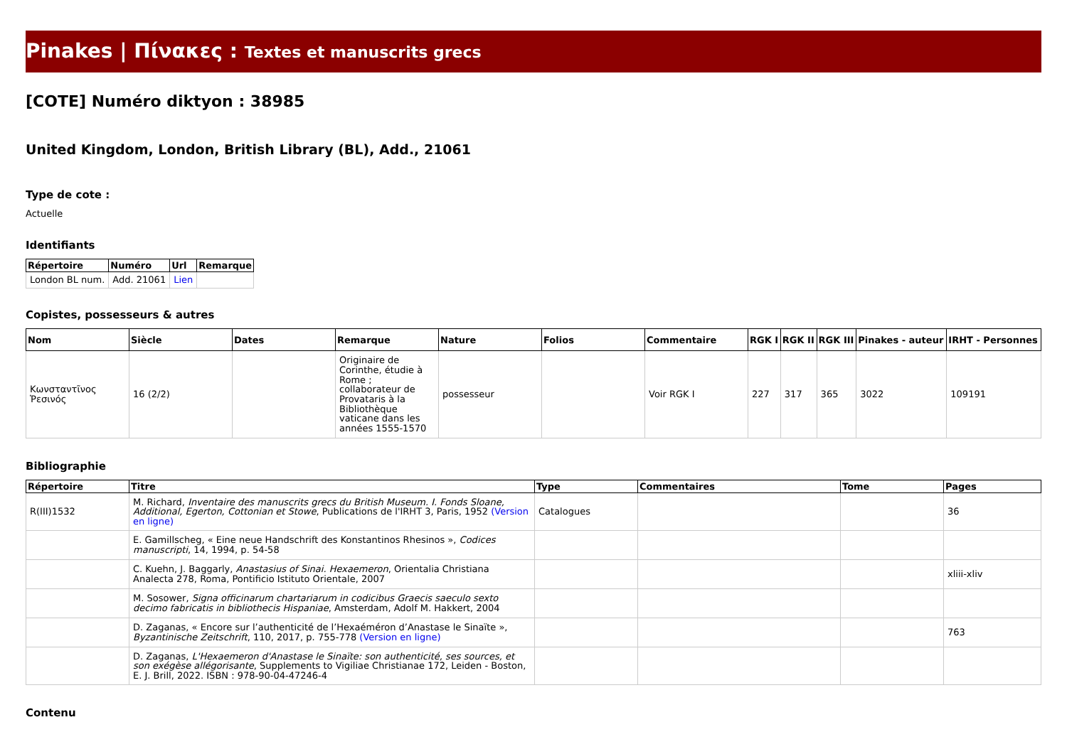Pinakes | Πίνακες : Textes et manuscrits grecs
[COTE] Numéro diktyon : 38985
United Kingdom, London, British Library (BL), Add., 21061
Type de cote :
Actuelle
Identifiants
| Répertoire | Numéro | Url | Remarque |
| --- | --- | --- | --- |
| London BL num. | Add. 21061 | Lien | |
Copistes, possesseurs & autres
| Nom | Siècle | Dates | Remarque | Nature | Folios | Commentaire | RGK I | RGK II | RGK III | Pinakes - auteur | IRHT - Personnes |
| --- | --- | --- | --- | --- | --- | --- | --- | --- | --- | --- | --- |
| Κωνσταντῖνος Ῥεσινός | 16 (2/2) | | Originaire de Corinthe, étudie à Rome ; collaborateur de Provataris à la Bibliothèque vaticane dans les années 1555-1570 | possesseur | | Voir RGK I | 227 | 317 | 365 | 3022 | 109191 |
Bibliographie
| Répertoire | Titre | Type | Commentaires | Tome | Pages |
| --- | --- | --- | --- | --- | --- |
| R(III)1532 | M. Richard, Inventaire des manuscrits grecs du British Museum. I. Fonds Sloane, Additional, Egerton, Cottonian et Stowe , Publications de l'IRHT 3, Paris, 1952 (Version en ligne) | Catalogues | | | 36 |
| | E. Gamillscheg, « Eine neue Handschrift des Konstantinos Rhesinos », Codices manuscripti , 14, 1994, p. 54-58 | | | | |
| | C. Kuehn, J. Baggarly, Anastasius of Sinai. Hexaemeron , Orientalia Christiana Analecta 278, Roma, Pontificio Istituto Orientale, 2007 | | | | xliii-xliv |
| | M. Sosower, Signa officinarum chartariarum in codicibus Graecis saeculo sexto decimo fabricatis in bibliothecis Hispaniae , Amsterdam, Adolf M. Hakkert, 2004 | | | | |
| | D. Zaganas, « Encore sur l’authenticité de l’Hexaéméron d’Anastase le Sinaïte », Byzantinische Zeitschrift , 110, 2017, p. 755-778 (Version en ligne) | | | | 763 |
| | D. Zaganas, L'Hexaemeron d'Anastase le Sinaïte: son authenticité, ses sources, et son exégèse allégorisante , Supplements to Vigiliae Christianae 172, Leiden - Boston, E. J. Brill, 2022. ISBN : 978-90-04-47246-4 | | | | |
Contenu